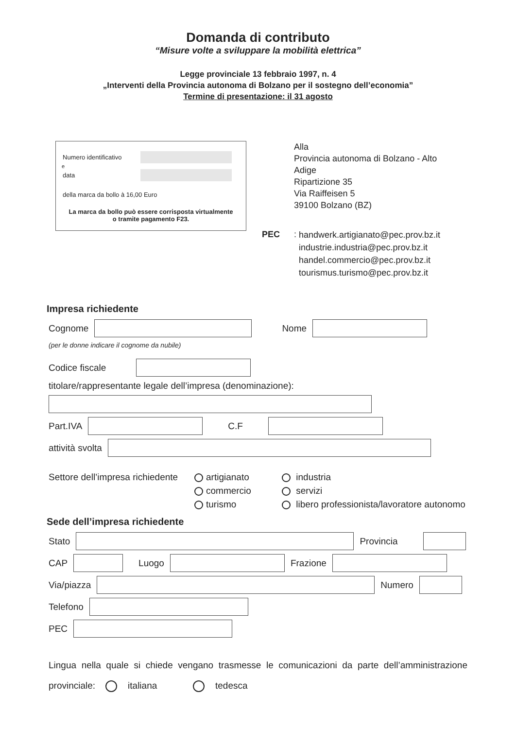Domanda di contributo
“Misure volte a sviluppare la mobilità elettrica”
Legge provinciale 13 febbraio 1997, n. 4
„Interventi della Provincia autonoma di Bolzano per il sostegno dell’economia”
Termine di presentazione: il 31 agosto
Numero identificativo
e
data
della marca da bollo à 16,00 Euro
La marca da bollo può essere corrisposta virtualmente
o tramite pagamento F23.
Alla
Provincia autonoma di Bolzano - Alto
Adige
Ripartizione 35
Via Raiffeisen 5
39100 Bolzano (BZ)
PEC:
handwerk.artigianato@pec.prov.bz.it
industrie.industria@pec.prov.bz.it
handel.commercio@pec.prov.bz.it
tourismus.turismo@pec.prov.bz.it
Impresa richiedente
Cognome Nome
(per le donne indicare il cognome da nubile)
Codice fiscale
titolare/rappresentante legale dell’impresa (denominazione):
Part.IVA C.F
attività svolta
Settore dell’impresa richiedente
artigianato
commercio
turismo
industria
servizi
libero professionista/lavoratore autonomo
Sede dell’impresa richiedente
Stato Provincia
CAP Luogo Frazione
Via/piazza Numero
Telefono
PEC
Lingua nella quale si chiede vengano trasmesse le comunicazioni da parte dell’amministrazione provinciale: italiana tedesca